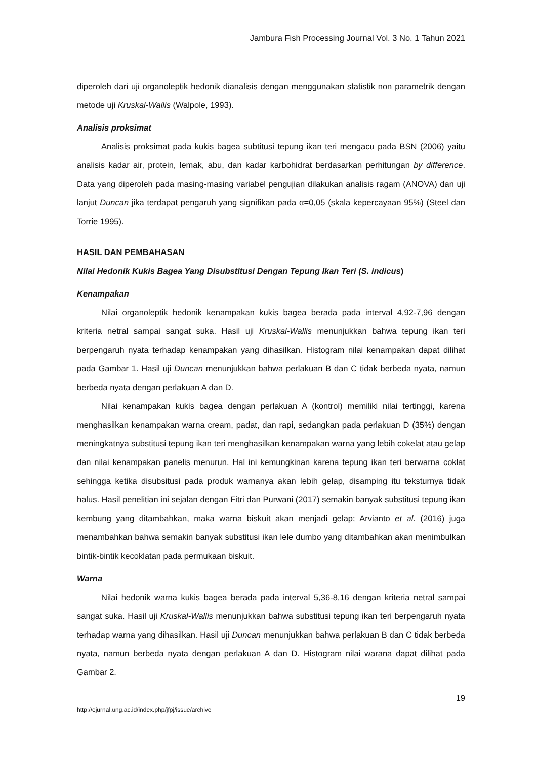Jambura Fish Processing Journal Vol. 3 No. 1 Tahun 2021
diperoleh dari uji organoleptik hedonik dianalisis dengan menggunakan statistik non parametrik dengan metode uji Kruskal-Wallis (Walpole, 1993).
Analisis proksimat
Analisis proksimat pada kukis bagea subtitusi tepung ikan teri mengacu pada BSN (2006) yaitu analisis kadar air, protein, lemak, abu, dan kadar karbohidrat berdasarkan perhitungan by difference. Data yang diperoleh pada masing-masing variabel pengujian dilakukan analisis ragam (ANOVA) dan uji lanjut Duncan jika terdapat pengaruh yang signifikan pada α=0,05 (skala kepercayaan 95%) (Steel dan Torrie 1995).
HASIL DAN PEMBAHASAN
Nilai Hedonik Kukis Bagea Yang Disubstitusi Dengan Tepung Ikan Teri (S. indicus)
Kenampakan
Nilai organoleptik hedonik kenampakan kukis bagea berada pada interval 4,92-7,96 dengan kriteria netral sampai sangat suka. Hasil uji Kruskal-Wallis menunjukkan bahwa tepung ikan teri berpengaruh nyata terhadap kenampakan yang dihasilkan. Histogram nilai kenampakan dapat dilihat pada Gambar 1. Hasil uji Duncan menunjukkan bahwa perlakuan B dan C tidak berbeda nyata, namun berbeda nyata dengan perlakuan A dan D.
Nilai kenampakan kukis bagea dengan perlakuan A (kontrol) memiliki nilai tertinggi, karena menghasilkan kenampakan warna cream, padat, dan rapi, sedangkan pada perlakuan D (35%) dengan meningkatnya substitusi tepung ikan teri menghasilkan kenampakan warna yang lebih cokelat atau gelap dan nilai kenampakan panelis menurun. Hal ini kemungkinan karena tepung ikan teri berwarna coklat sehingga ketika disubsitusi pada produk warnanya akan lebih gelap, disamping itu teksturnya tidak halus. Hasil penelitian ini sejalan dengan Fitri dan Purwani (2017) semakin banyak substitusi tepung ikan kembung yang ditambahkan, maka warna biskuit akan menjadi gelap; Arvianto et al. (2016) juga menambahkan bahwa semakin banyak substitusi ikan lele dumbo yang ditambahkan akan menimbulkan bintik-bintik kecoklatan pada permukaan biskuit.
Warna
Nilai hedonik warna kukis bagea berada pada interval 5,36-8,16 dengan kriteria netral sampai sangat suka. Hasil uji Kruskal-Wallis menunjukkan bahwa substitusi tepung ikan teri berpengaruh nyata terhadap warna yang dihasilkan. Hasil uji Duncan menunjukkan bahwa perlakuan B dan C tidak berbeda nyata, namun berbeda nyata dengan perlakuan A dan D. Histogram nilai warana dapat dilihat pada Gambar 2.
19
http://ejurnal.ung.ac.id/index.php/jfpj/issue/archive